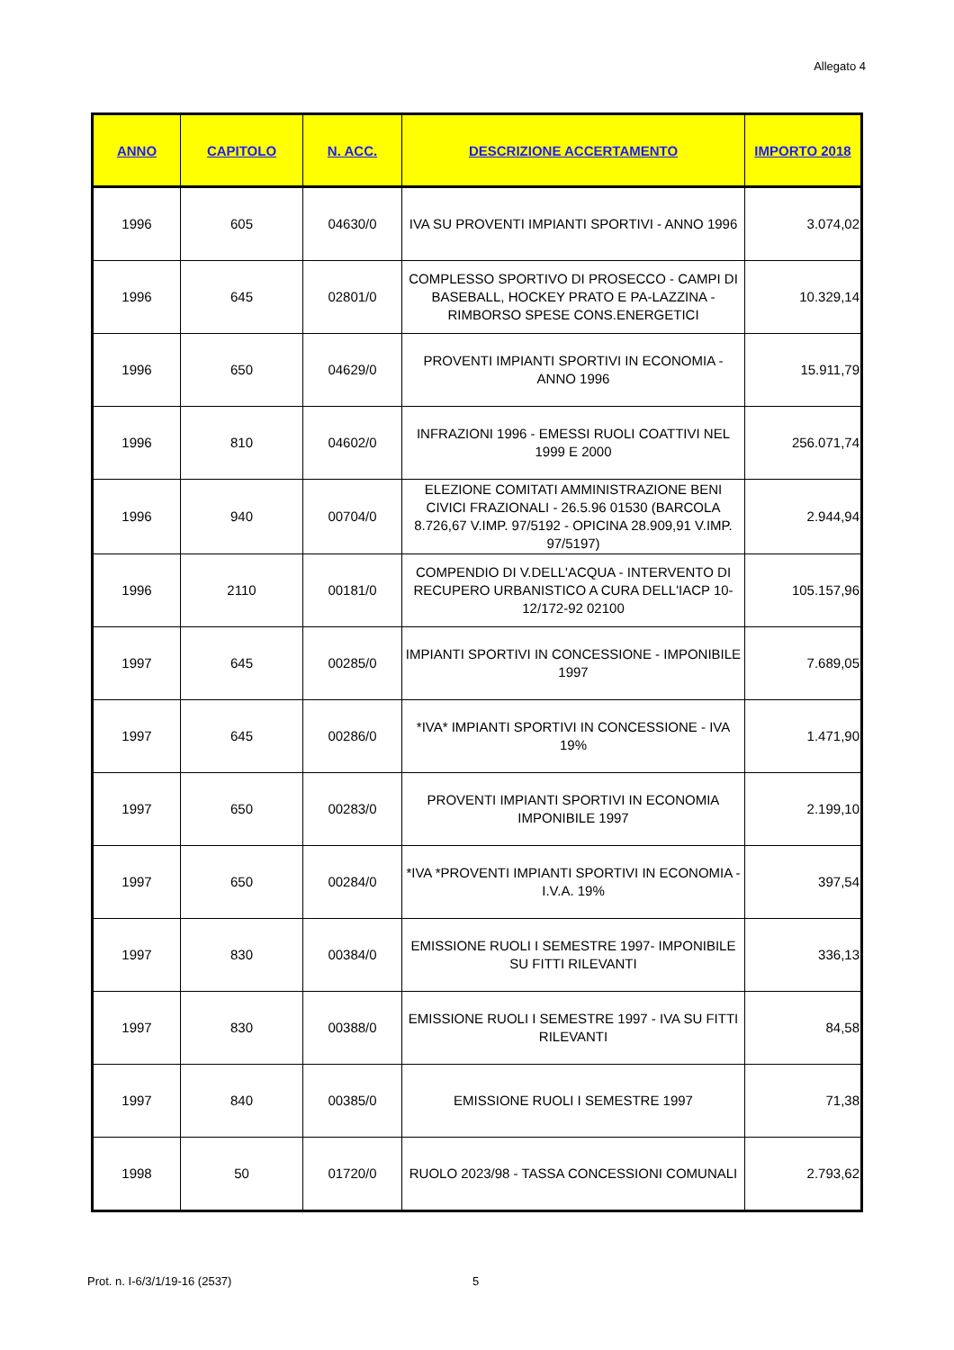Allegato 4
| ANNO | CAPITOLO | N. ACC. | DESCRIZIONE ACCERTAMENTO | IMPORTO 2018 |
| --- | --- | --- | --- | --- |
| 1996 | 605 | 04630/0 | IVA SU PROVENTI IMPIANTI SPORTIVI - ANNO 1996 | 3.074,02 |
| 1996 | 645 | 02801/0 | COMPLESSO SPORTIVO DI PROSECCO - CAMPI DI BASEBALL, HOCKEY PRATO E PA-LAZZINA - RIMBORSO SPESE CONS.ENERGETICI | 10.329,14 |
| 1996 | 650 | 04629/0 | PROVENTI IMPIANTI SPORTIVI IN ECONOMIA - ANNO 1996 | 15.911,79 |
| 1996 | 810 | 04602/0 | INFRAZIONI 1996 - EMESSI RUOLI COATTIVI NEL 1999 E 2000 | 256.071,74 |
| 1996 | 940 | 00704/0 | ELEZIONE COMITATI AMMINISTRAZIONE BENI CIVICI FRAZIONALI - 26.5.96 01530 (BARCOLA 8.726,67 V.IMP. 97/5192 - OPICINA 28.909,91 V.IMP. 97/5197) | 2.944,94 |
| 1996 | 2110 | 00181/0 | COMPENDIO DI V.DELL'ACQUA - INTERVENTO DI RECUPERO URBANISTICO A CURA DELL'IACP 10-12/172-92 02100 | 105.157,96 |
| 1997 | 645 | 00285/0 | IMPIANTI SPORTIVI IN CONCESSIONE - IMPONIBILE 1997 | 7.689,05 |
| 1997 | 645 | 00286/0 | *IVA* IMPIANTI SPORTIVI IN CONCESSIONE - IVA 19% | 1.471,90 |
| 1997 | 650 | 00283/0 | PROVENTI IMPIANTI SPORTIVI IN ECONOMIA IMPONIBILE 1997 | 2.199,10 |
| 1997 | 650 | 00284/0 | *IVA *PROVENTI IMPIANTI SPORTIVI IN ECONOMIA -I.V.A. 19% | 397,54 |
| 1997 | 830 | 00384/0 | EMISSIONE RUOLI I SEMESTRE 1997- IMPONIBILE SU FITTI RILEVANTI | 336,13 |
| 1997 | 830 | 00388/0 | EMISSIONE RUOLI I SEMESTRE 1997 - IVA SU FITTI RILEVANTI | 84,58 |
| 1997 | 840 | 00385/0 | EMISSIONE RUOLI I SEMESTRE 1997 | 71,38 |
| 1998 | 50 | 01720/0 | RUOLO 2023/98 - TASSA CONCESSIONI COMUNALI | 2.793,62 |
Prot. n. I-6/3/1/19-16 (2537) 5